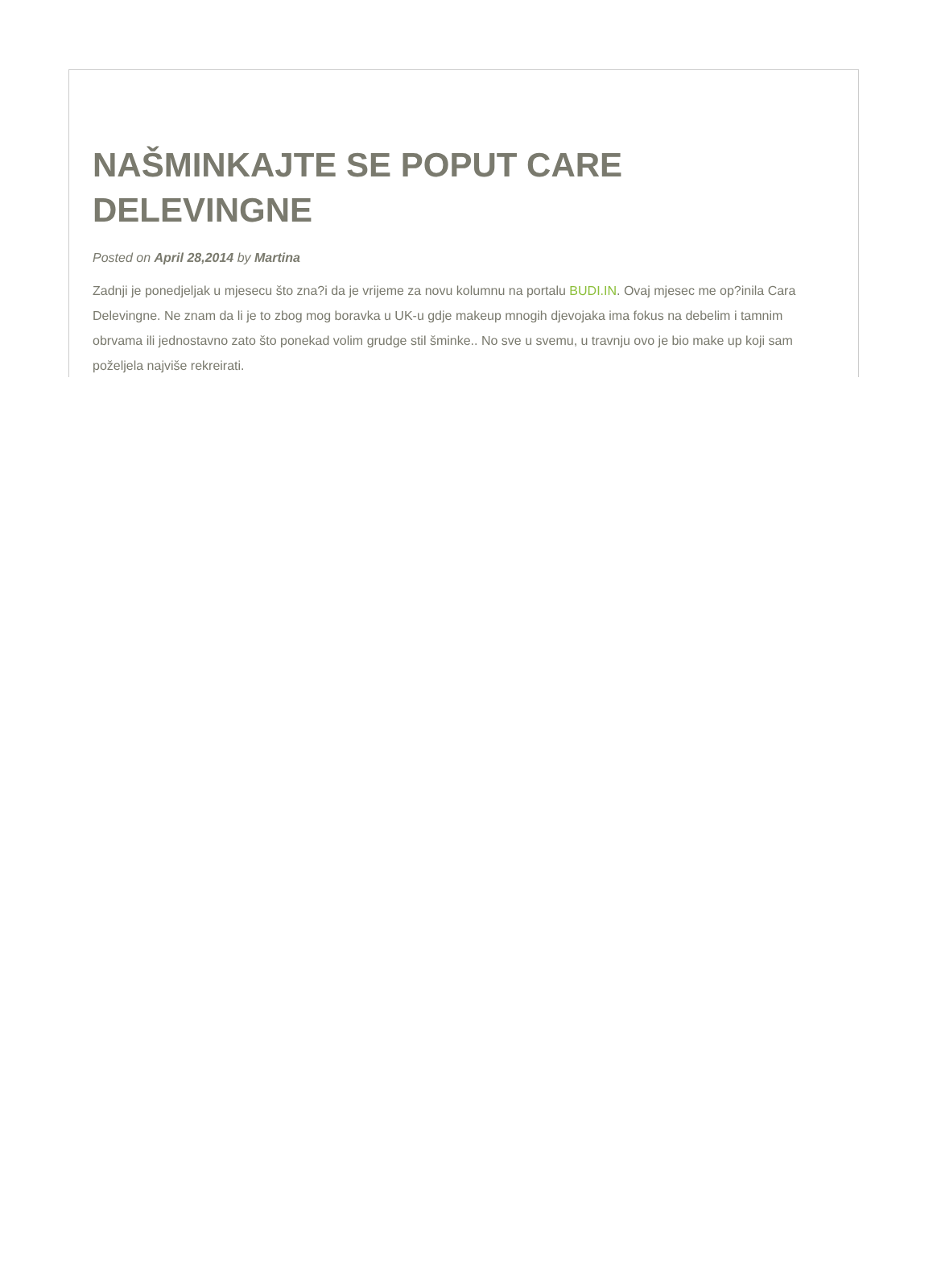NAŠMINKAJTE SE POPUT CARE DELEVINGNE
Posted on April 28,2014 by Martina
Zadnji je ponedjeljak u mjesecu što zna?i da je vrijeme za novu kolumnu na portalu BUDI.IN. Ovaj mjesec me op?inila Cara Delevingne. Ne znam da li je to zbog mog boravka u UK-u gdje makeup mnogih djevojaka ima fokus na debelim i tamnim obrvama ili jednostavno zato što ponekad volim grudge stil šminke.. No sve u svemu, u travnju ovo je bio make up koji sam poželjela najviše rekreirati.